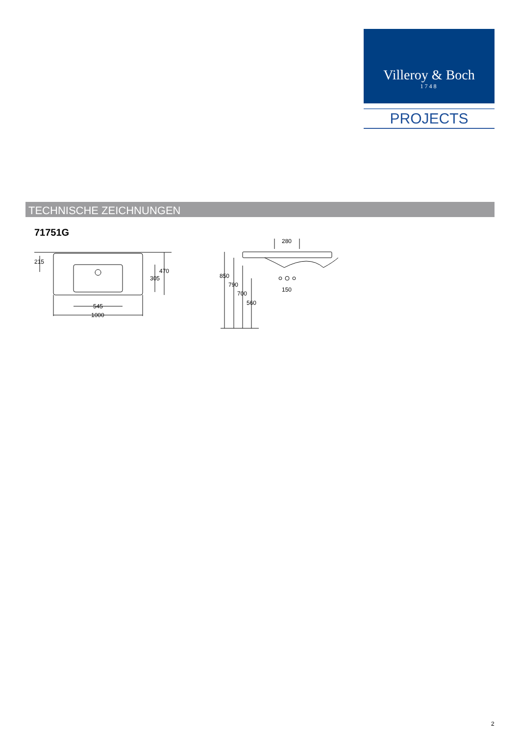Villeroy & Boch
1748
PROJECTS
TECHNISCHE ZEICHNUNGEN
71751G
215
470
305
545
1000
280
850
790
700
560
150
2